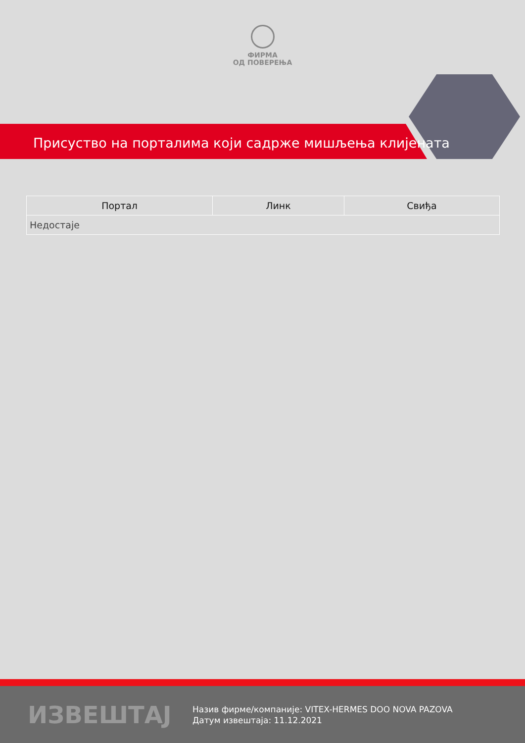ФИРМА
ОД ПОВЕРЕЊА
Присуство на порталима који садрже мишљења клијената
| Портал | Линк | Свиђа |
| --- | --- | --- |
| Недостаје | | |
ИЗВЕШТАЈ
Назив фирме/компаније: VITEX-HERMES DOO NOVA PAZOVA
Датум извештаја: 11.12.2021